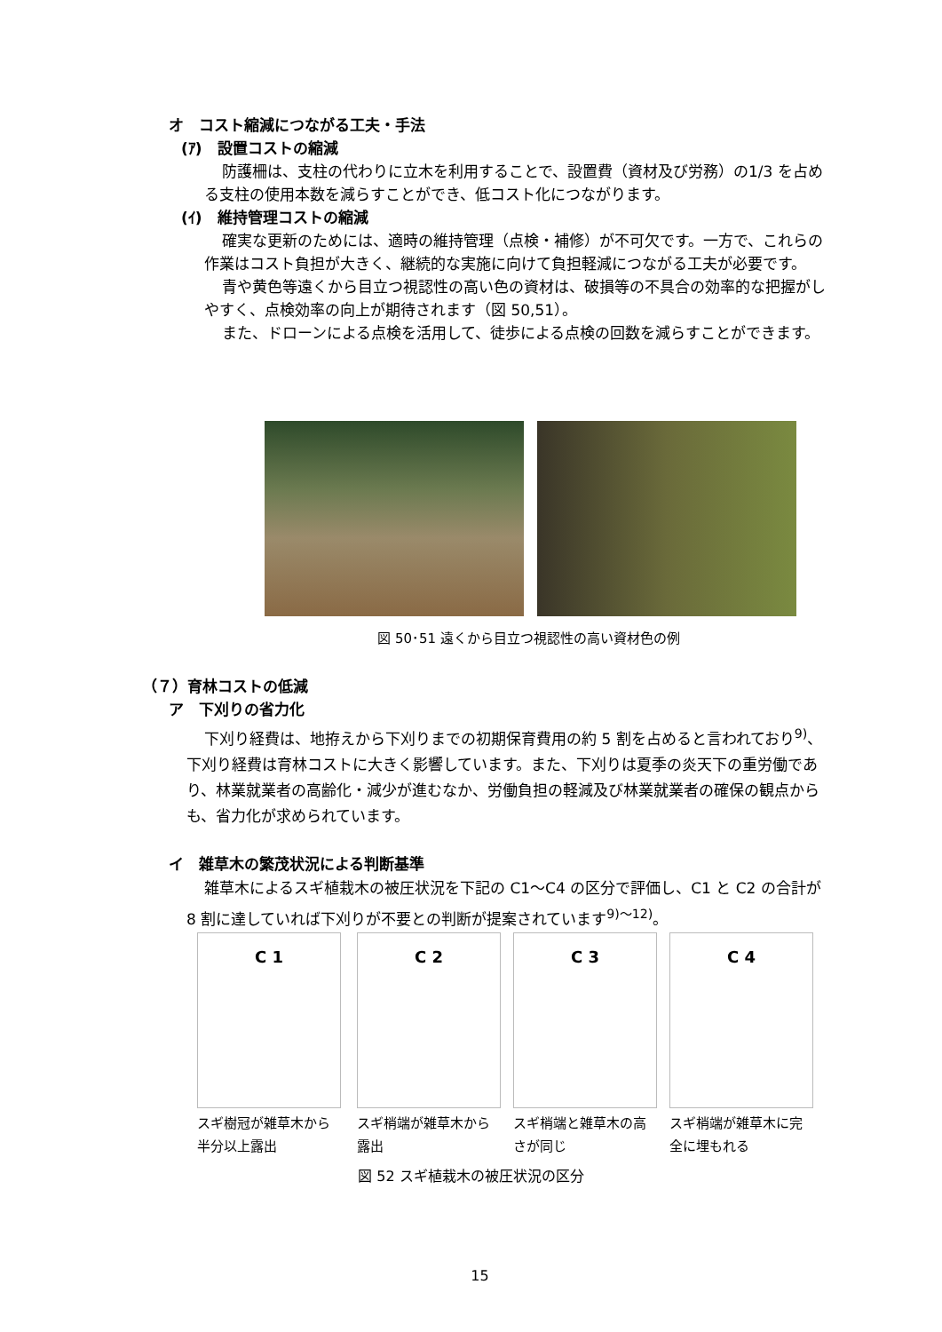オ　コスト縮減につながる工夫・手法
(ｱ)　設置コストの縮減
防護柵は、支柱の代わりに立木を利用することで、設置費（資材及び労務）の1/3 を占める支柱の使用本数を減らすことができ、低コスト化につながります。
(ｲ)　維持管理コストの縮減
確実な更新のためには、適時の維持管理（点検・補修）が不可欠です。一方で、これらの作業はコスト負担が大きく、継続的な実施に向けて負担軽減につながる工夫が必要です。
青や黄色等遠くから目立つ視認性の高い色の資材は、破損等の不具合の効率的な把握がしやすく、点検効率の向上が期待されます（図 50,51）。
また、ドローンによる点検を活用して、徒歩による点検の回数を減らすことができます。
図 50･51 遠くから目立つ視認性の高い資材色の例
（７）育林コストの低減
ア　下刈りの省力化
下刈り経費は、地拵えから下刈りまでの初期保育費用の約 5 割を占めると言われており<sup>9)</sup>、下刈り経費は育林コストに大きく影響しています。また、下刈りは夏季の炎天下の重労働であり、林業就業者の高齢化・減少が進むなか、労働負担の軽減及び林業就業者の確保の観点からも、省力化が求められています。
イ　雑草木の繁茂状況による判断基準
雑草木によるスギ植栽木の被圧状況を下記の C1～C4 の区分で評価し、C1 と C2 の合計が 8 割に達していれば下刈りが不要との判断が提案されています<sup>9)～12)</sup>。
C 1
スギ樹冠が雑草木から半分以上露出
C 2
スギ梢端が雑草木から露出
C 3
スギ梢端と雑草木の高さが同じ
C 4
スギ梢端が雑草木に完全に埋もれる
図 52 スギ植栽木の被圧状況の区分
15